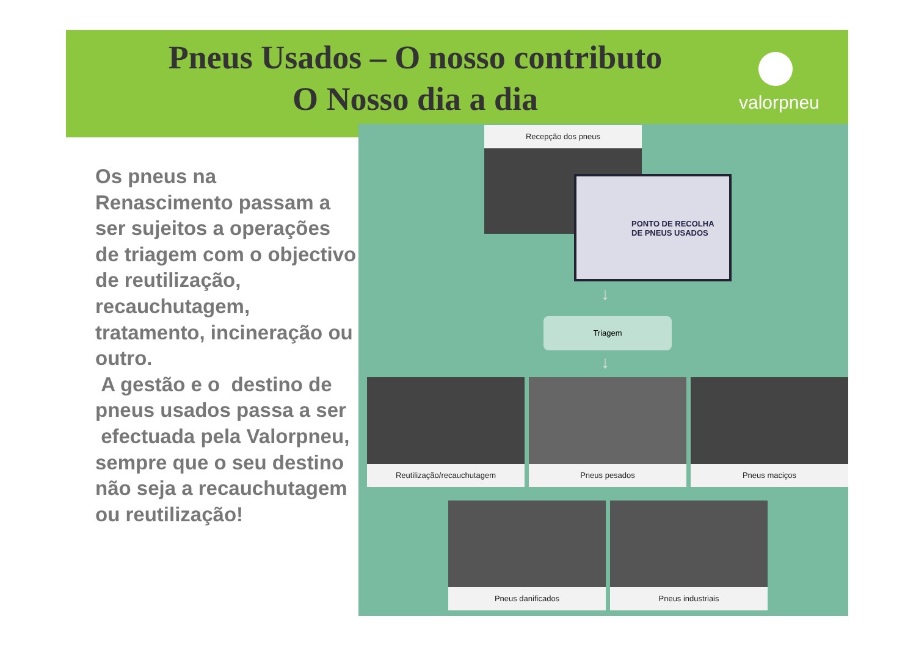Pneus Usados – O nosso contributo
O Nosso dia a dia
valorpneu
Os pneus na Renascimento passam a ser sujeitos a operações de triagem com o objectivo de reutilização, recauchutagem, tratamento, incineração ou outro.
A gestão e o destino de pneus usados passa a ser efectuada pela Valorpneu, sempre que o seu destino não seja a recauchutagem ou reutilização!
Recepção dos pneus
PONTO DE RECOLHA
DE PNEUS USADOS
↓
Triagem
↓
Reutilização/recauchutagem Pneus pesados Pneus maciços
Pneus danificados Pneus industriais